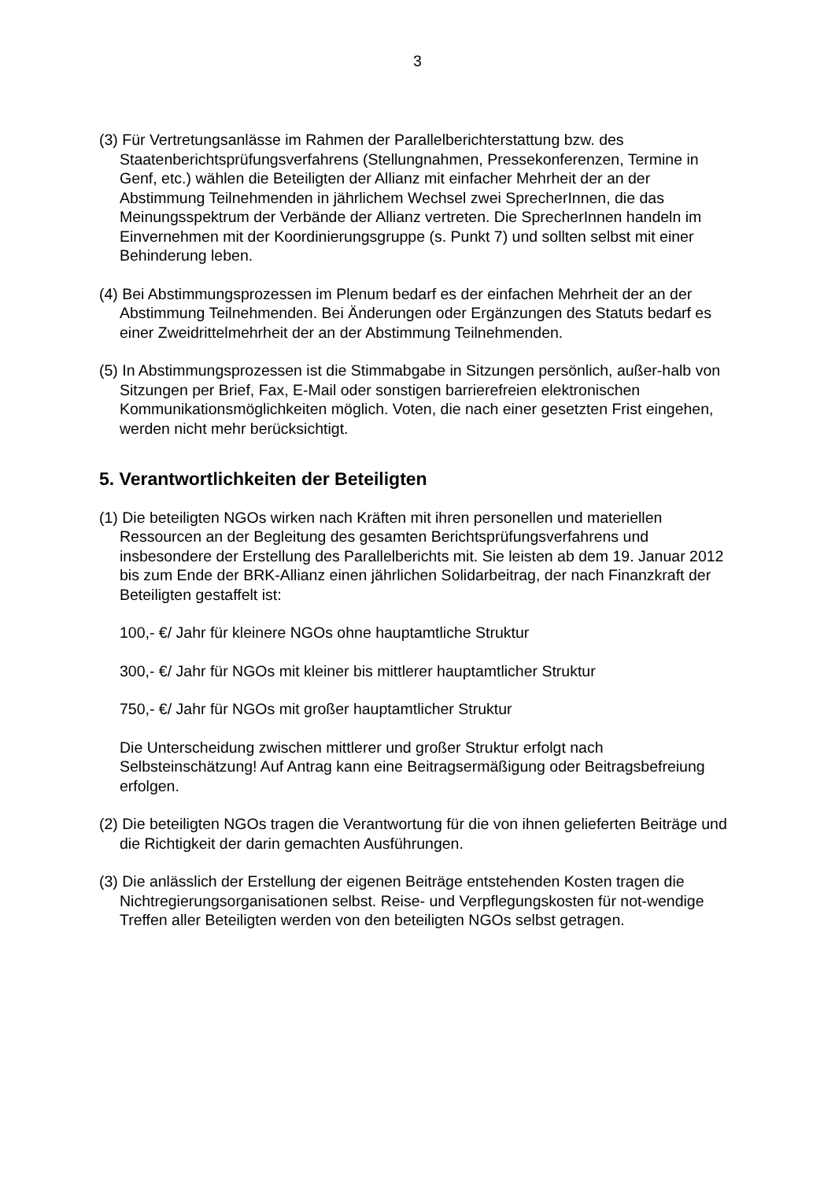3
(3) Für Vertretungsanlässe im Rahmen der Parallelberichterstattung bzw. des Staatenberichtsprüfungsverfahrens (Stellungnahmen, Pressekonferenzen, Termine in Genf, etc.) wählen die Beteiligten der Allianz mit einfacher Mehrheit der an der Abstimmung Teilnehmenden in jährlichem Wechsel zwei SprecherInnen, die das Meinungsspektrum der Verbände der Allianz vertreten. Die SprecherInnen handeln im Einvernehmen mit der Koordinierungsgruppe (s. Punkt 7) und sollten selbst mit einer Behinderung leben.
(4) Bei Abstimmungsprozessen im Plenum bedarf es der einfachen Mehrheit der an der Abstimmung Teilnehmenden. Bei Änderungen oder Ergänzungen des Statuts bedarf es einer Zweidrittelmehrheit der an der Abstimmung Teilnehmenden.
(5) In Abstimmungsprozessen ist die Stimmabgabe in Sitzungen persönlich, außer-halb von Sitzungen per Brief, Fax, E-Mail oder sonstigen barrierefreien elektronischen Kommunikationsmöglichkeiten möglich. Voten, die nach einer gesetzten Frist eingehen, werden nicht mehr berücksichtigt.
5. Verantwortlichkeiten der Beteiligten
(1) Die beteiligten NGOs wirken nach Kräften mit ihren personellen und materiellen Ressourcen an der Begleitung des gesamten Berichtsprüfungsverfahrens und insbesondere der Erstellung des Parallelberichts mit. Sie leisten ab dem 19. Januar 2012 bis zum Ende der BRK-Allianz einen jährlichen Solidarbeitrag, der nach Finanzkraft der Beteiligten gestaffelt ist:
100,- €/ Jahr für kleinere NGOs ohne hauptamtliche Struktur
300,- €/ Jahr für NGOs mit kleiner bis mittlerer hauptamtlicher Struktur
750,- €/ Jahr für NGOs mit großer hauptamtlicher Struktur
Die Unterscheidung zwischen mittlerer und großer Struktur erfolgt nach Selbsteinschätzung! Auf Antrag kann eine Beitragsermäßigung oder Beitragsbefreiung erfolgen.
(2) Die beteiligten NGOs tragen die Verantwortung für die von ihnen gelieferten Beiträge und die Richtigkeit der darin gemachten Ausführungen.
(3) Die anlässlich der Erstellung der eigenen Beiträge entstehenden Kosten tragen die Nichtregierungsorganisationen selbst. Reise- und Verpflegungskosten für not-wendige Treffen aller Beteiligten werden von den beteiligten NGOs selbst getragen.